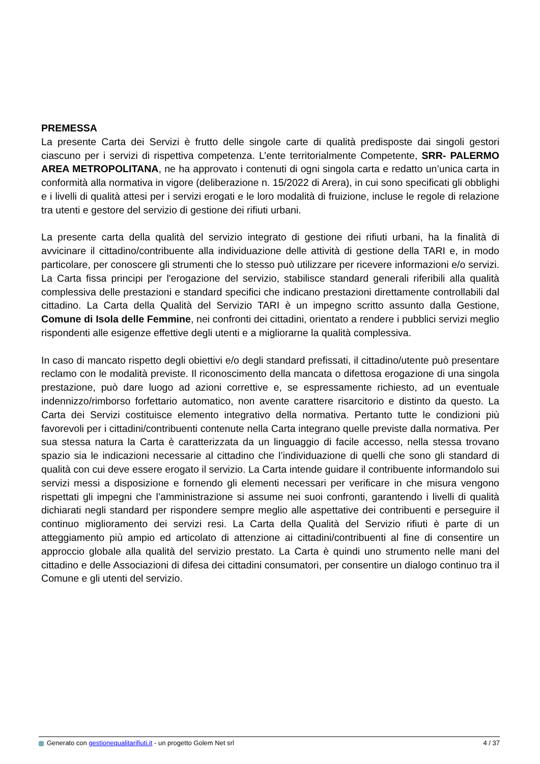PREMESSA
La presente Carta dei Servizi è frutto delle singole carte di qualità predisposte dai singoli gestori ciascuno per i servizi di rispettiva competenza. L’ente territorialmente Competente, SRR- PALERMO AREA METROPOLITANA, ne ha approvato i contenuti di ogni singola carta e redatto un’unica carta in conformità alla normativa in vigore (deliberazione n. 15/2022 di Arera), in cui sono specificati gli obblighi e i livelli di qualità attesi per i servizi erogati e le loro modalità di fruizione, incluse le regole di relazione tra utenti e gestore del servizio di gestione dei rifiuti urbani.
La presente carta della qualità del servizio integrato di gestione dei rifiuti urbani, ha la finalità di avvicinare il cittadino/contribuente alla individuazione delle attività di gestione della TARI e, in modo particolare, per conoscere gli strumenti che lo stesso può utilizzare per ricevere informazioni e/o servizi. La Carta fissa principi per l'erogazione del servizio, stabilisce standard generali riferibili alla qualità complessiva delle prestazioni e standard specifici che indicano prestazioni direttamente controllabili dal cittadino. La Carta della Qualità del Servizio TARI è un impegno scritto assunto dalla Gestione, Comune di Isola delle Femmine, nei confronti dei cittadini, orientato a rendere i pubblici servizi meglio rispondenti alle esigenze effettive degli utenti e a migliorarne la qualità complessiva.
In caso di mancato rispetto degli obiettivi e/o degli standard prefissati, il cittadino/utente può presentare reclamo con le modalità previste. Il riconoscimento della mancata o difettosa erogazione di una singola prestazione, può dare luogo ad azioni correttive e, se espressamente richiesto, ad un eventuale indennizzo/rimborso forfettario automatico, non avente carattere risarcitorio e distinto da questo. La Carta dei Servizi costituisce elemento integrativo della normativa. Pertanto tutte le condizioni più favorevoli per i cittadini/contribuenti contenute nella Carta integrano quelle previste dalla normativa. Per sua stessa natura la Carta è caratterizzata da un linguaggio di facile accesso, nella stessa trovano spazio sia le indicazioni necessarie al cittadino che l’individuazione di quelli che sono gli standard di qualità con cui deve essere erogato il servizio. La Carta intende guidare il contribuente informandolo sui servizi messi a disposizione e fornendo gli elementi necessari per verificare in che misura vengono rispettati gli impegni che l’amministrazione si assume nei suoi confronti, garantendo i livelli di qualità dichiarati negli standard per rispondere sempre meglio alle aspettative dei contribuenti e perseguire il continuo miglioramento dei servizi resi. La Carta della Qualità del Servizio rifiuti è parte di un atteggiamento più ampio ed articolato di attenzione ai cittadini/contribuenti al fine di consentire un approccio globale alla qualità del servizio prestato. La Carta è quindi uno strumento nelle mani del cittadino e delle Associazioni di difesa dei cittadini consumatori, per consentire un dialogo continuo tra il Comune e gli utenti del servizio.
Generato con gestionequalitarifiuti.it - un progetto Golem Net srl 4 / 37